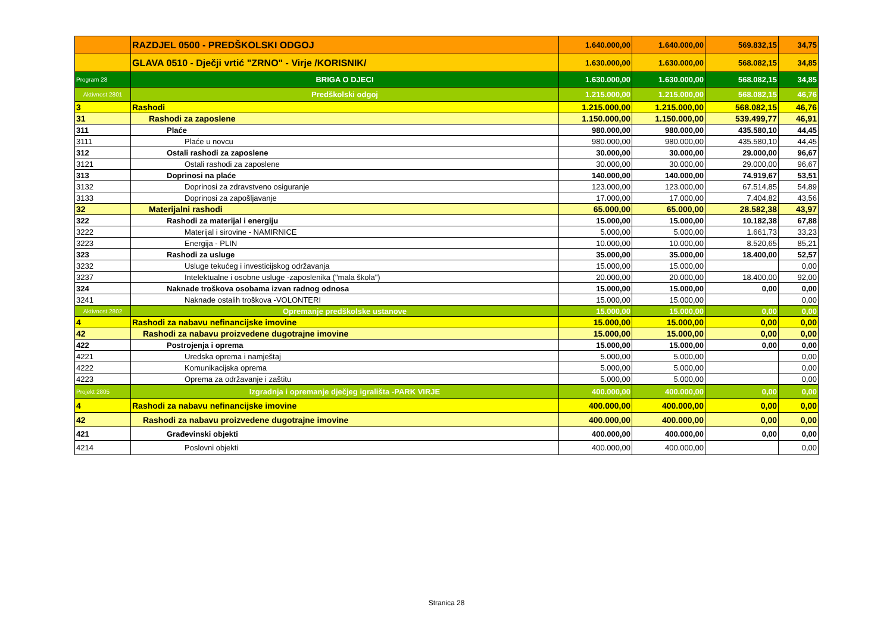| | RAZDJEL 0500 - PREDŠKOLSKI ODGOJ | 1.640.000,00 | 1.640.000,00 | 569.832,15 | 34,75 |
| | GLAVA 0510 - Dječji vrtić "ZRNO" - Virje /KORISNIK/ | 1.630.000,00 | 1.630.000,00 | 568.082,15 | 34,85 |
| Program 28 | BRIGA O DJECI | 1.630.000,00 | 1.630.000,00 | 568.082,15 | 34,85 |
| Aktivnost 2801 | Predškolski odgoj | 1.215.000,00 | 1.215.000,00 | 568.082,15 | 46,76 |
| 3 | Rashodi | 1.215.000,00 | 1.215.000,00 | 568.082,15 | 46,76 |
| 31 | Rashodi za zaposlene | 1.150.000,00 | 1.150.000,00 | 539.499,77 | 46,91 |
| 311 | Plaće | 980.000,00 | 980.000,00 | 435.580,10 | 44,45 |
| 3111 | Plaće u novcu | 980.000,00 | 980.000,00 | 435.580,10 | 44,45 |
| 312 | Ostali rashodi za zaposlene | 30.000,00 | 30.000,00 | 29.000,00 | 96,67 |
| 3121 | Ostali rashodi za zaposlene | 30.000,00 | 30.000,00 | 29.000,00 | 96,67 |
| 313 | Doprinosi na plaće | 140.000,00 | 140.000,00 | 74.919,67 | 53,51 |
| 3132 | Doprinosi za zdravstveno osiguranje | 123.000,00 | 123.000,00 | 67.514,85 | 54,89 |
| 3133 | Doprinosi za zapošljavanje | 17.000,00 | 17.000,00 | 7.404,82 | 43,56 |
| 32 | Materijalni rashodi | 65.000,00 | 65.000,00 | 28.582,38 | 43,97 |
| 322 | Rashodi za materijal i energiju | 15.000,00 | 15.000,00 | 10.182,38 | 67,88 |
| 3222 | Materijal i sirovine - NAMIRNICE | 5.000,00 | 5.000,00 | 1.661,73 | 33,23 |
| 3223 | Energija - PLIN | 10.000,00 | 10.000,00 | 8.520,65 | 85,21 |
| 323 | Rashodi za usluge | 35.000,00 | 35.000,00 | 18.400,00 | 52,57 |
| 3232 | Usluge tekućeg i investicijskog održavanja | 15.000,00 | 15.000,00 | | 0,00 |
| 3237 | Intelektualne i osobne usluge -zaposlenika ("mala škola") | 20.000,00 | 20.000,00 | 18.400,00 | 92,00 |
| 324 | Naknade troškova osobama izvan radnog odnosa | 15.000,00 | 15.000,00 | 0,00 | 0,00 |
| 3241 | Naknade ostalih troškova -VOLONTERI | 15.000,00 | 15.000,00 | | 0,00 |
| Aktivnost 2802 | Opremanje predškolske ustanove | 15.000,00 | 15.000,00 | 0,00 | 0,00 |
| 4 | Rashodi za nabavu nefinancijske imovine | 15.000,00 | 15.000,00 | 0,00 | 0,00 |
| 42 | Rashodi za nabavu proizvedene dugotrajne imovine | 15.000,00 | 15.000,00 | 0,00 | 0,00 |
| 422 | Postrojenja i oprema | 15.000,00 | 15.000,00 | 0,00 | 0,00 |
| 4221 | Uredska oprema i namještaj | 5.000,00 | 5.000,00 | | 0,00 |
| 4222 | Komunikacijska oprema | 5.000,00 | 5.000,00 | | 0,00 |
| 4223 | Oprema za održavanje i zaštitu | 5.000,00 | 5.000,00 | | 0,00 |
| Projekt 2805 | Izgradnja i opremanje dječjeg igrališta -PARK VIRJE | 400.000,00 | 400.000,00 | 0,00 | 0,00 |
| 4 | Rashodi za nabavu nefinancijske imovine | 400.000,00 | 400.000,00 | 0,00 | 0,00 |
| 42 | Rashodi za nabavu proizvedene dugotrajne imovine | 400.000,00 | 400.000,00 | 0,00 | 0,00 |
| 421 | Građevinski objekti | 400.000,00 | 400.000,00 | 0,00 | 0,00 |
| 4214 | Poslovni objekti | 400.000,00 | 400.000,00 | | 0,00 |
Stranica 28